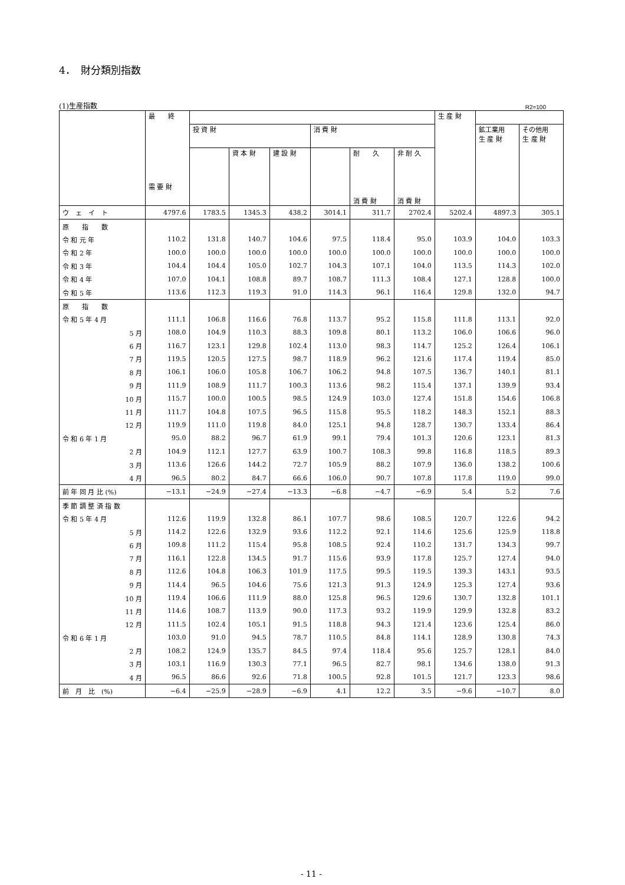4．　財分類別指数
(1)生産指数 R2=100
| | 最 終 需 要 財 | | | | | | | 生 産 財 | | |
| --- | --- | --- | --- | --- | --- | --- | --- | --- | --- | --- |
| | | 投 資 財 | | | 消 費 財 | | | | 鉱工業用 生 産 財 | その他用 生 産 財 |
| | | | 資 本 財 | 建 設 財 | | 耐 久 消 費 財 | 非 耐 久 消 費 財 | | | |
| ウ ェ イ ト | 4797.6 | 1783.5 | 1345.3 | 438.2 | 3014.1 | 311.7 | 2702.4 | 5202.4 | 4897.3 | 305.1 |
| 原 指 数 | | | | | | | | | | |
| 令 和 元 年 | 110.2 | 131.8 | 140.7 | 104.6 | 97.5 | 118.4 | 95.0 | 103.9 | 104.0 | 103.3 |
| 令 和 2 年 | 100.0 | 100.0 | 100.0 | 100.0 | 100.0 | 100.0 | 100.0 | 100.0 | 100.0 | 100.0 |
| 令 和 3 年 | 104.4 | 104.4 | 105.0 | 102.7 | 104.3 | 107.1 | 104.0 | 113.5 | 114.3 | 102.0 |
| 令 和 4 年 | 107.0 | 104.1 | 108.8 | 89.7 | 108.7 | 111.3 | 108.4 | 127.1 | 128.8 | 100.0 |
| 令 和 5 年 | 113.6 | 112.3 | 119.3 | 91.0 | 114.3 | 96.1 | 116.4 | 129.8 | 132.0 | 94.7 |
| 原 指 数 | | | | | | | | | | |
| 令 和 5 年 4 月 | 111.1 | 106.8 | 116.6 | 76.8 | 113.7 | 95.2 | 115.8 | 111.8 | 113.1 | 92.0 |
| 5 月 | 108.0 | 104.9 | 110.3 | 88.3 | 109.8 | 80.1 | 113.2 | 106.0 | 106.6 | 96.0 |
| 6 月 | 116.7 | 123.1 | 129.8 | 102.4 | 113.0 | 98.3 | 114.7 | 125.2 | 126.4 | 106.1 |
| 7 月 | 119.5 | 120.5 | 127.5 | 98.7 | 118.9 | 96.2 | 121.6 | 117.4 | 119.4 | 85.0 |
| 8 月 | 106.1 | 106.0 | 105.8 | 106.7 | 106.2 | 94.8 | 107.5 | 136.7 | 140.1 | 81.1 |
| 9 月 | 111.9 | 108.9 | 111.7 | 100.3 | 113.6 | 98.2 | 115.4 | 137.1 | 139.9 | 93.4 |
| 10 月 | 115.7 | 100.0 | 100.5 | 98.5 | 124.9 | 103.0 | 127.4 | 151.8 | 154.6 | 106.8 |
| 11 月 | 111.7 | 104.8 | 107.5 | 96.5 | 115.8 | 95.5 | 118.2 | 148.3 | 152.1 | 88.3 |
| 12 月 | 119.9 | 111.0 | 119.8 | 84.0 | 125.1 | 94.8 | 128.7 | 130.7 | 133.4 | 86.4 |
| 令 和 6 年 1 月 | 95.0 | 88.2 | 96.7 | 61.9 | 99.1 | 79.4 | 101.3 | 120.6 | 123.1 | 81.3 |
| 2 月 | 104.9 | 112.1 | 127.7 | 63.9 | 100.7 | 108.3 | 99.8 | 116.8 | 118.5 | 89.3 |
| 3 月 | 113.6 | 126.6 | 144.2 | 72.7 | 105.9 | 88.2 | 107.9 | 136.0 | 138.2 | 100.6 |
| 4 月 | 96.5 | 80.2 | 84.7 | 66.6 | 106.0 | 90.7 | 107.8 | 117.8 | 119.0 | 99.0 |
| 前 年 同 月 比 (%) | −13.1 | −24.9 | −27.4 | −13.3 | −6.8 | −4.7 | −6.9 | 5.4 | 5.2 | 7.6 |
| 季 節 調 整 済 指 数 | | | | | | | | | | |
| 令 和 5 年 4 月 | 112.6 | 119.9 | 132.8 | 86.1 | 107.7 | 98.6 | 108.5 | 120.7 | 122.6 | 94.2 |
| 5 月 | 114.2 | 122.6 | 132.9 | 93.6 | 112.2 | 92.1 | 114.6 | 125.6 | 125.9 | 118.8 |
| 6 月 | 109.8 | 111.2 | 115.4 | 95.8 | 108.5 | 92.4 | 110.2 | 131.7 | 134.3 | 99.7 |
| 7 月 | 116.1 | 122.8 | 134.5 | 91.7 | 115.6 | 93.9 | 117.8 | 125.7 | 127.4 | 94.0 |
| 8 月 | 112.6 | 104.8 | 106.3 | 101.9 | 117.5 | 99.5 | 119.5 | 139.3 | 143.1 | 93.5 |
| 9 月 | 114.4 | 96.5 | 104.6 | 75.6 | 121.3 | 91.3 | 124.9 | 125.3 | 127.4 | 93.6 |
| 10 月 | 119.4 | 106.6 | 111.9 | 88.0 | 125.8 | 96.5 | 129.6 | 130.7 | 132.8 | 101.1 |
| 11 月 | 114.6 | 108.7 | 113.9 | 90.0 | 117.3 | 93.2 | 119.9 | 129.9 | 132.8 | 83.2 |
| 12 月 | 111.5 | 102.4 | 105.1 | 91.5 | 118.8 | 94.3 | 121.4 | 123.6 | 125.4 | 86.0 |
| 令 和 6 年 1 月 | 103.0 | 91.0 | 94.5 | 78.7 | 110.5 | 84.8 | 114.1 | 128.9 | 130.8 | 74.3 |
| 2 月 | 108.2 | 124.9 | 135.7 | 84.5 | 97.4 | 118.4 | 95.6 | 125.7 | 128.1 | 84.0 |
| 3 月 | 103.1 | 116.9 | 130.3 | 77.1 | 96.5 | 82.7 | 98.1 | 134.6 | 138.0 | 91.3 |
| 4 月 | 96.5 | 86.6 | 92.6 | 71.8 | 100.5 | 92.8 | 101.5 | 121.7 | 123.3 | 98.6 |
| 前 月 比 (%) | −6.4 | −25.9 | −28.9 | −6.9 | 4.1 | 12.2 | 3.5 | −9.6 | −10.7 | 8.0 |
- 11 -